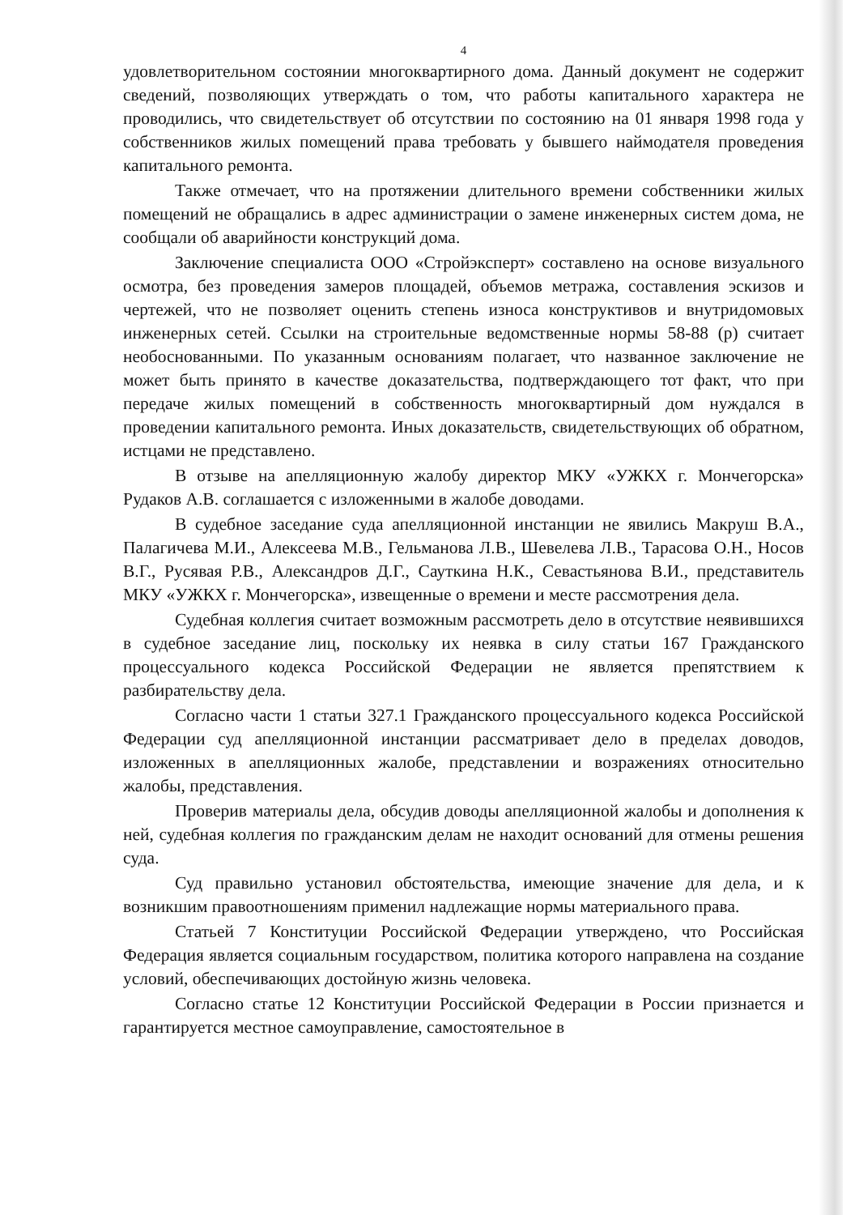4
удовлетворительном состоянии многоквартирного дома. Данный документ не содержит сведений, позволяющих утверждать о том, что работы капитального характера не проводились, что свидетельствует об отсутствии по состоянию на 01 января 1998 года у собственников жилых помещений права требовать у бывшего наймодателя проведения капитального ремонта.
Также отмечает, что на протяжении длительного времени собственники жилых помещений не обращались в адрес администрации о замене инженерных систем дома, не сообщали об аварийности конструкций дома.
Заключение специалиста ООО «Стройэксперт» составлено на основе визуального осмотра, без проведения замеров площадей, объемов метража, составления эскизов и чертежей, что не позволяет оценить степень износа конструктивов и внутридомовых инженерных сетей. Ссылки на строительные ведомственные нормы 58-88 (р) считает необоснованными. По указанным основаниям полагает, что названное заключение не может быть принято в качестве доказательства, подтверждающего тот факт, что при передаче жилых помещений в собственность многоквартирный дом нуждался в проведении капитального ремонта. Иных доказательств, свидетельствующих об обратном, истцами не представлено.
В отзыве на апелляционную жалобу директор МКУ «УЖКХ г. Мончегорска» Рудаков А.В. соглашается с изложенными в жалобе доводами.
В судебное заседание суда апелляционной инстанции не явились Макруш В.А., Палагичева М.И., Алексеева М.В., Гельманова Л.В., Шевелева Л.В., Тарасова О.Н., Носов В.Г., Русявая Р.В., Александров Д.Г., Сауткина Н.К., Севастьянова В.И., представитель МКУ «УЖКХ г. Мончегорска», извещенные о времени и месте рассмотрения дела.
Судебная коллегия считает возможным рассмотреть дело в отсутствие неявившихся в судебное заседание лиц, поскольку их неявка в силу статьи 167 Гражданского процессуального кодекса Российской Федерации не является препятствием к разбирательству дела.
Согласно части 1 статьи 327.1 Гражданского процессуального кодекса Российской Федерации суд апелляционной инстанции рассматривает дело в пределах доводов, изложенных в апелляционных жалобе, представлении и возражениях относительно жалобы, представления.
Проверив материалы дела, обсудив доводы апелляционной жалобы и дополнения к ней, судебная коллегия по гражданским делам не находит оснований для отмены решения суда.
Суд правильно установил обстоятельства, имеющие значение для дела, и к возникшим правоотношениям применил надлежащие нормы материального права.
Статьей 7 Конституции Российской Федерации утверждено, что Российская Федерация является социальным государством, политика которого направлена на создание условий, обеспечивающих достойную жизнь человека.
Согласно статье 12 Конституции Российской Федерации в России признается и гарантируется местное самоуправление, самостоятельное в